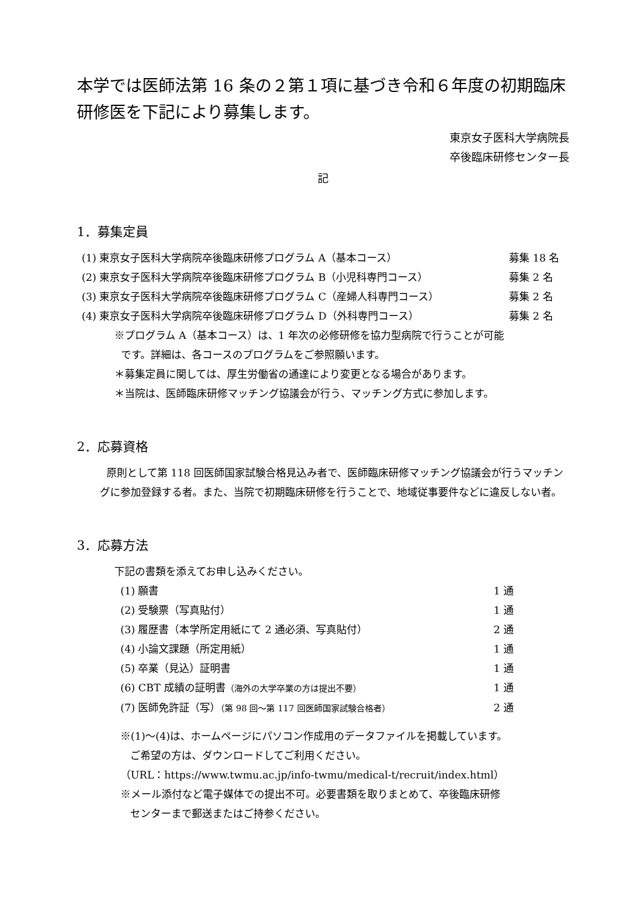本学では医師法第 16 条の２第１項に基づき令和６年度の初期臨床研修医を下記により募集します。
東京女子医科大学病院長
卒後臨床研修センター長
記
1．募集定員
(1) 東京女子医科大学病院卒後臨床研修プログラム A（基本コース） 募集 18 名
(2) 東京女子医科大学病院卒後臨床研修プログラム B（小児科専門コース） 募集 2 名
(3) 東京女子医科大学病院卒後臨床研修プログラム C（産婦人科専門コース） 募集 2 名
(4) 東京女子医科大学病院卒後臨床研修プログラム D（外科専門コース） 募集 2 名
※プログラム A（基本コース）は、1 年次の必修研修を協力型病院で行うことが可能
です。詳細は、各コースのプログラムをご参照願います。
＊募集定員に関しては、厚生労働省の通達により変更となる場合があります。
＊当院は、医師臨床研修マッチング協議会が行う、マッチング方式に参加します。
2．応募資格
原則として第 118 回医師国家試験合格見込み者で、医師臨床研修マッチング協議会が行うマッチングに参加登録する者。また、当院で初期臨床研修を行うことで、地域従事要件などに違反しない者。
3．応募方法
下記の書類を添えてお申し込みください。
(1) 願書 1 通
(2) 受験票（写真貼付） 1 通
(3) 履歴書（本学所定用紙にて 2 通必須、写真貼付） 2 通
(4) 小論文課題（所定用紙） 1 通
(5) 卒業（見込）証明書 1 通
(6) CBT 成績の証明書（海外の大学卒業の方は提出不要） 1 通
(7) 医師免許証（写）（第 98 回～第 117 回医師国家試験合格者） 2 通
※(1)～(4)は、ホームページにパソコン作成用のデータファイルを掲載しています。
ご希望の方は、ダウンロードしてご利用ください。
（URL：https://www.twmu.ac.jp/info-twmu/medical-t/recruit/index.html）
※メール添付など電子媒体での提出不可。必要書類を取りまとめて、卒後臨床研修
センターまで郵送またはご持参ください。